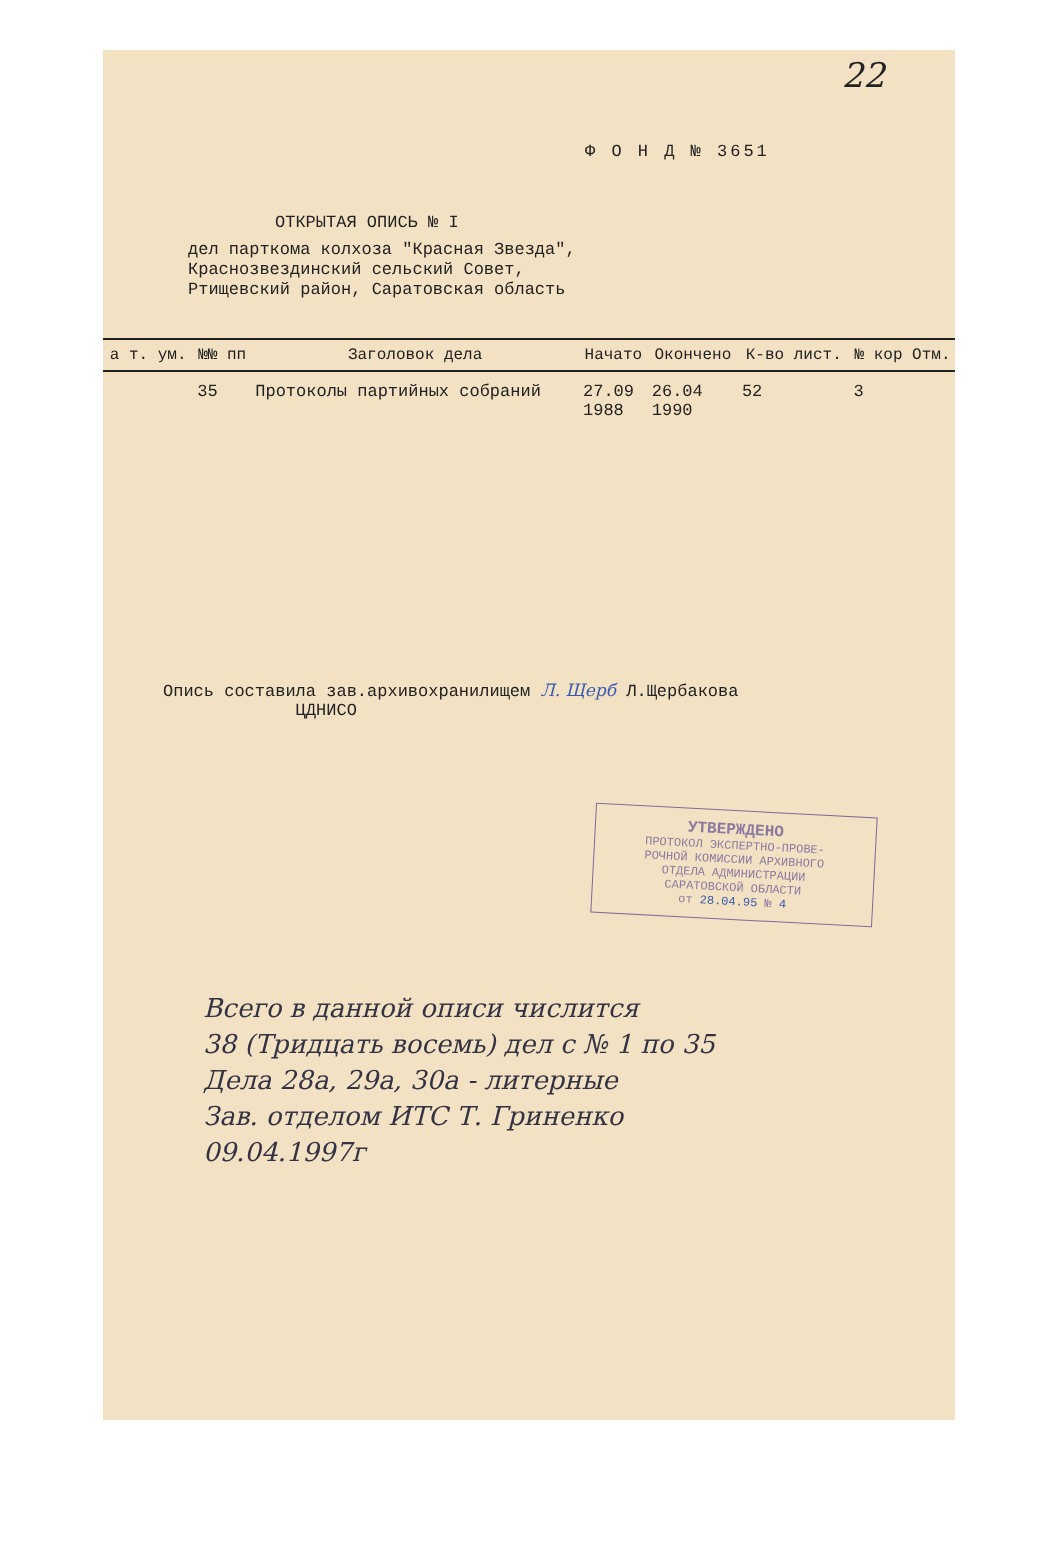22
Ф О Н Д № 3651
ОТКРЫТАЯ ОПИСЬ № I
дел парткома колхоза "Красная Звезда",
Краснозвездинский сельский Совет,
Ртищевский район, Саратовская область
| а т. ум. | №№ пп | Заголовок дела | Начато | Окончено | К-во лист. | № кор | Отм. |
| --- | --- | --- | --- | --- | --- | --- | --- |
| | 35 | Протоколы партийных собраний | 27.09 1988 | 26.04 1990 | 52 | 3 | |
Опись составила зав.архивохранилищем Л. Щерб Л.Щербакова
ЦДНИСО
УТВЕРЖДЕНО
ПРОТОКОЛ ЭКСПЕРТНО-ПРОВЕ-
РОЧНОЙ КОМИССИИ АРХИВНОГО
ОТДЕЛА АДМИНИСТРАЦИИ
САРАТОВСКОЙ ОБЛАСТИ
от 28.04.95 № 4
Всего в данной описи числится
38 (Тридцать восемь) дел с № 1 по 35
Дела 28а, 29а, 30а - литерные
Зав. отделом ИТС Т. Гриненко
09.04.1997г